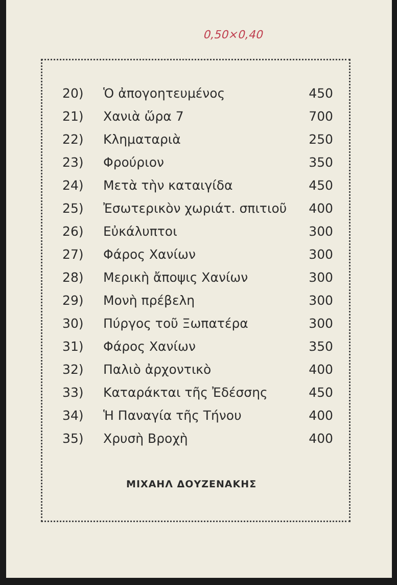0,50×0,40
| 20) | Ὁ ἀπογοητευμένος | 450 |
| 21) | Χανιὰ ὥρα 7 | 700 |
| 22) | Κληματαριὰ | 250 |
| 23) | Φρούριον | 350 |
| 24) | Μετὰ τὴν καταιγίδα | 450 |
| 25) | Ἐσωτερικὸν χωριάτ. σπιτιοῦ | 400 |
| 26) | Εὐκάλυπτοι | 300 |
| 27) | Φάρος Χανίων | 300 |
| 28) | Μερικὴ ἄποψις Χανίων | 300 |
| 29) | Μονὴ πρέβελη | 300 |
| 30) | Πύργος τοῦ Ξωπατέρα | 300 |
| 31) | Φάρος Χανίων | 350 |
| 32) | Παλιὸ ἀρχοντικὸ | 400 |
| 33) | Καταράκται τῆς Ἐδέσσης | 450 |
| 34) | Ἡ Παναγία τῆς Τήνου | 400 |
| 35) | Χρυσὴ Βροχὴ | 400 |
ΜΙΧΑΗΛ ΔΟΥΖΕΝΑΚΗΣ